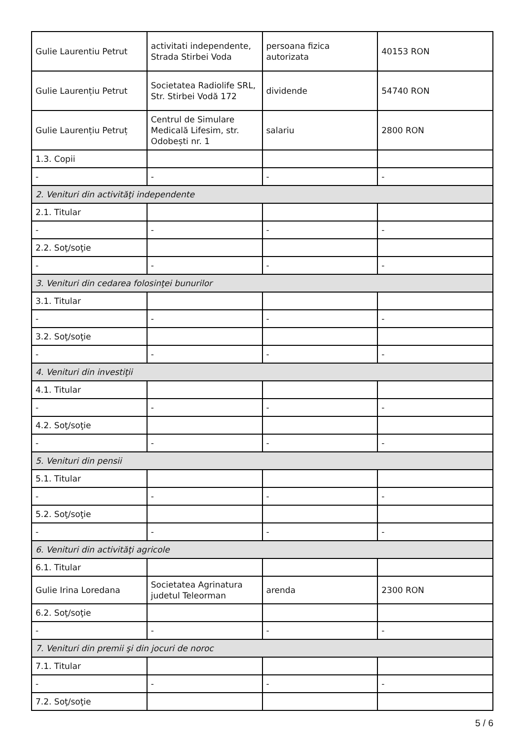| Gulie Laurentiu Petrut | activitati independente, Strada Stirbei Voda | persoana fizica autorizata | 40153 RON |
| Gulie Laurențiu Petrut | Societatea Radiolife SRL, Str. Stirbei Vodă 172 | dividende | 54740 RON |
| Gulie Laurențiu Petruț | Centrul de Simulare Medicală Lifesim, str. Odobești nr. 1 | salariu | 2800 RON |
| 1.3. Copii | | | |
| - | - | - | - |
| 2. Venituri din activităţi independente | | | |
| 2.1. Titular | | | |
| - | - | - | - |
| 2.2. Soţ/soţie | | | |
| - | - | - | - |
| 3. Venituri din cedarea folosinţei bunurilor | | | |
| 3.1. Titular | | | |
| - | - | - | - |
| 3.2. Soţ/soţie | | | |
| - | - | - | - |
| 4. Venituri din investiţii | | | |
| 4.1. Titular | | | |
| - | - | - | - |
| 4.2. Soţ/soţie | | | |
| - | - | - | - |
| 5. Venituri din pensii | | | |
| 5.1. Titular | | | |
| - | - | - | - |
| 5.2. Soţ/soţie | | | |
| - | - | - | - |
| 6. Venituri din activităţi agricole | | | |
| 6.1. Titular | | | |
| Gulie Irina Loredana | Societatea Agrinatura judetul Teleorman | arenda | 2300 RON |
| 6.2. Soţ/soţie | | | |
| - | - | - | - |
| 7. Venituri din premii şi din jocuri de noroc | | | |
| 7.1. Titular | | | |
| - | - | - | - |
| 7.2. Soţ/soţie | | | |
5 / 6